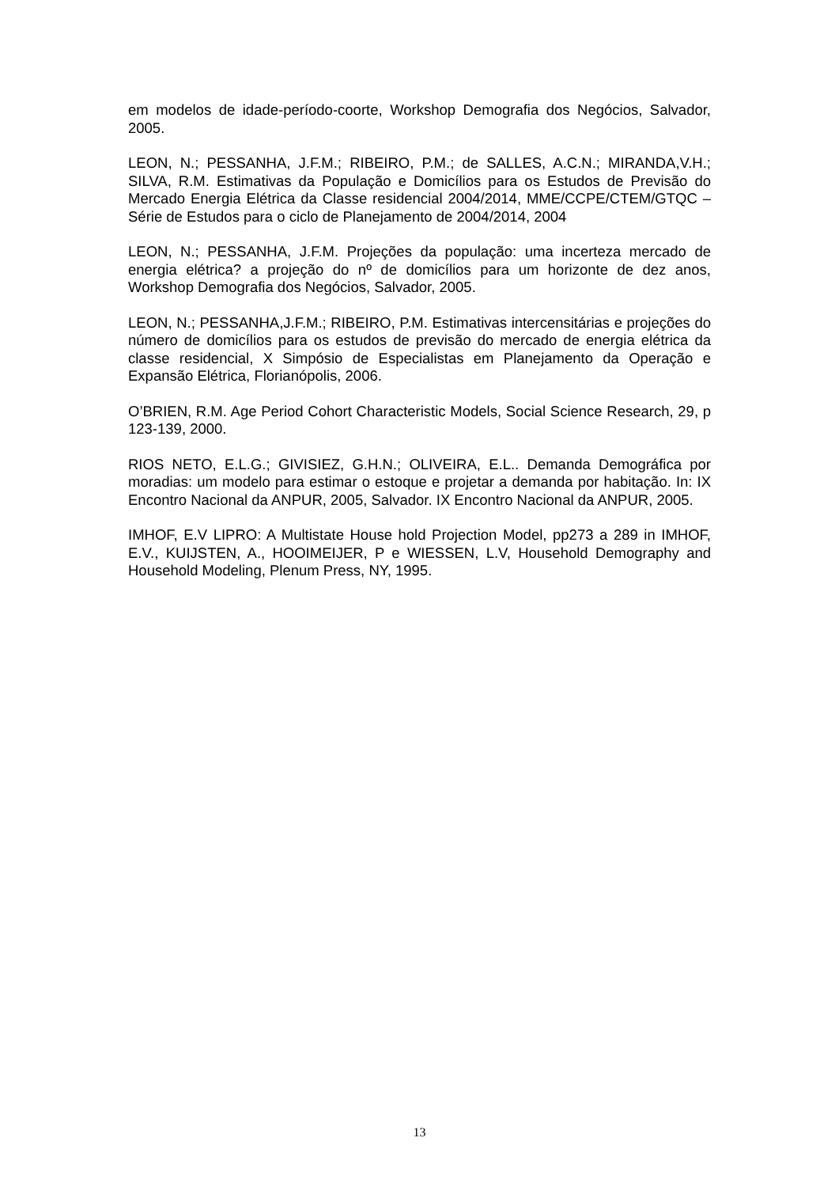em modelos de idade-período-coorte, Workshop Demografia dos Negócios, Salvador, 2005.
LEON, N.; PESSANHA, J.F.M.; RIBEIRO, P.M.; de SALLES, A.C.N.; MIRANDA,V.H.; SILVA, R.M. Estimativas da População e Domicílios para os Estudos de Previsão do Mercado Energia Elétrica da Classe residencial 2004/2014, MME/CCPE/CTEM/GTQC – Série de Estudos para o ciclo de Planejamento de 2004/2014, 2004
LEON, N.; PESSANHA, J.F.M. Projeções da população: uma incerteza mercado de energia elétrica? a projeção do nº de domicílios para um horizonte de dez anos, Workshop Demografia dos Negócios, Salvador, 2005.
LEON, N.; PESSANHA,J.F.M.; RIBEIRO, P.M. Estimativas intercensitárias e projeções do número de domicílios para os estudos de previsão do mercado de energia elétrica da classe residencial, X Simpósio de Especialistas em Planejamento da Operação e Expansão Elétrica, Florianópolis, 2006.
O’BRIEN, R.M. Age Period Cohort Characteristic Models, Social Science Research, 29, p 123-139, 2000.
RIOS NETO, E.L.G.; GIVISIEZ, G.H.N.; OLIVEIRA, E.L.. Demanda Demográfica por moradias: um modelo para estimar o estoque e projetar a demanda por habitação. In: IX Encontro Nacional da ANPUR, 2005, Salvador. IX Encontro Nacional da ANPUR, 2005.
IMHOF, E.V LIPRO: A Multistate House hold Projection Model, pp273 a 289 in IMHOF, E.V., KUIJSTEN, A., HOOIMEIJER, P e WIESSEN, L.V, Household Demography and Household Modeling, Plenum Press, NY, 1995.
13